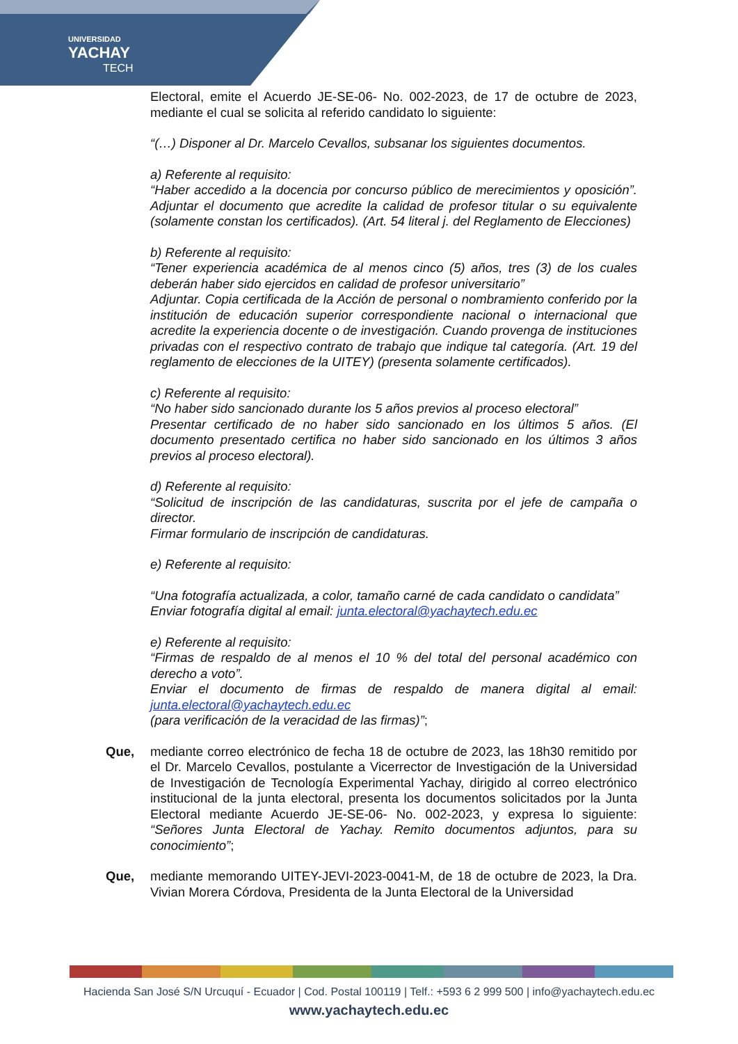UNIVERSIDAD
YACHAY
TECH
Electoral, emite el Acuerdo JE-SE-06- No. 002-2023, de 17 de octubre de 2023, mediante el cual se solicita al referido candidato lo siguiente:
“(…) Disponer al Dr. Marcelo Cevallos, subsanar los siguientes documentos.
a) Referente al requisito:
“Haber accedido a la docencia por concurso público de merecimientos y oposición”. Adjuntar el documento que acredite la calidad de profesor titular o su equivalente (solamente constan los certificados). (Art. 54 literal j. del Reglamento de Elecciones)
b) Referente al requisito:
“Tener experiencia académica de al menos cinco (5) años, tres (3) de los cuales deberán haber sido ejercidos en calidad de profesor universitario”
Adjuntar. Copia certificada de la Acción de personal o nombramiento conferido por la institución de educación superior correspondiente nacional o internacional que acredite la experiencia docente o de investigación. Cuando provenga de instituciones privadas con el respectivo contrato de trabajo que indique tal categoría. (Art. 19 del reglamento de elecciones de la UITEY) (presenta solamente certificados).
c) Referente al requisito:
“No haber sido sancionado durante los 5 años previos al proceso electoral”
Presentar certificado de no haber sido sancionado en los últimos 5 años. (El documento presentado certifica no haber sido sancionado en los últimos 3 años previos al proceso electoral).
d) Referente al requisito:
“Solicitud de inscripción de las candidaturas, suscrita por el jefe de campaña o director.
Firmar formulario de inscripción de candidaturas.
e) Referente al requisito:
“Una fotografía actualizada, a color, tamaño carné de cada candidato o candidata”
Enviar fotografía digital al email: junta.electoral@yachaytech.edu.ec
e) Referente al requisito:
“Firmas de respaldo de al menos el 10 % del total del personal académico con derecho a voto”.
Enviar el documento de firmas de respaldo de manera digital al email: junta.electoral@yachaytech.edu.ec
(para verificación de la veracidad de las firmas)”;
Que, mediante correo electrónico de fecha 18 de octubre de 2023, las 18h30 remitido por el Dr. Marcelo Cevallos, postulante a Vicerrector de Investigación de la Universidad de Investigación de Tecnología Experimental Yachay, dirigido al correo electrónico institucional de la junta electoral, presenta los documentos solicitados por la Junta Electoral mediante Acuerdo JE-SE-06- No. 002-2023, y expresa lo siguiente: “Señores Junta Electoral de Yachay. Remito documentos adjuntos, para su conocimiento”;
Que, mediante memorando UITEY-JEVI-2023-0041-M, de 18 de octubre de 2023, la Dra. Vivian Morera Córdova, Presidenta de la Junta Electoral de la Universidad
Hacienda San José S/N Urcuquí - Ecuador | Cod. Postal 100119 | Telf.: +593 6 2 999 500 | info@yachaytech.edu.ec
www.yachaytech.edu.ec